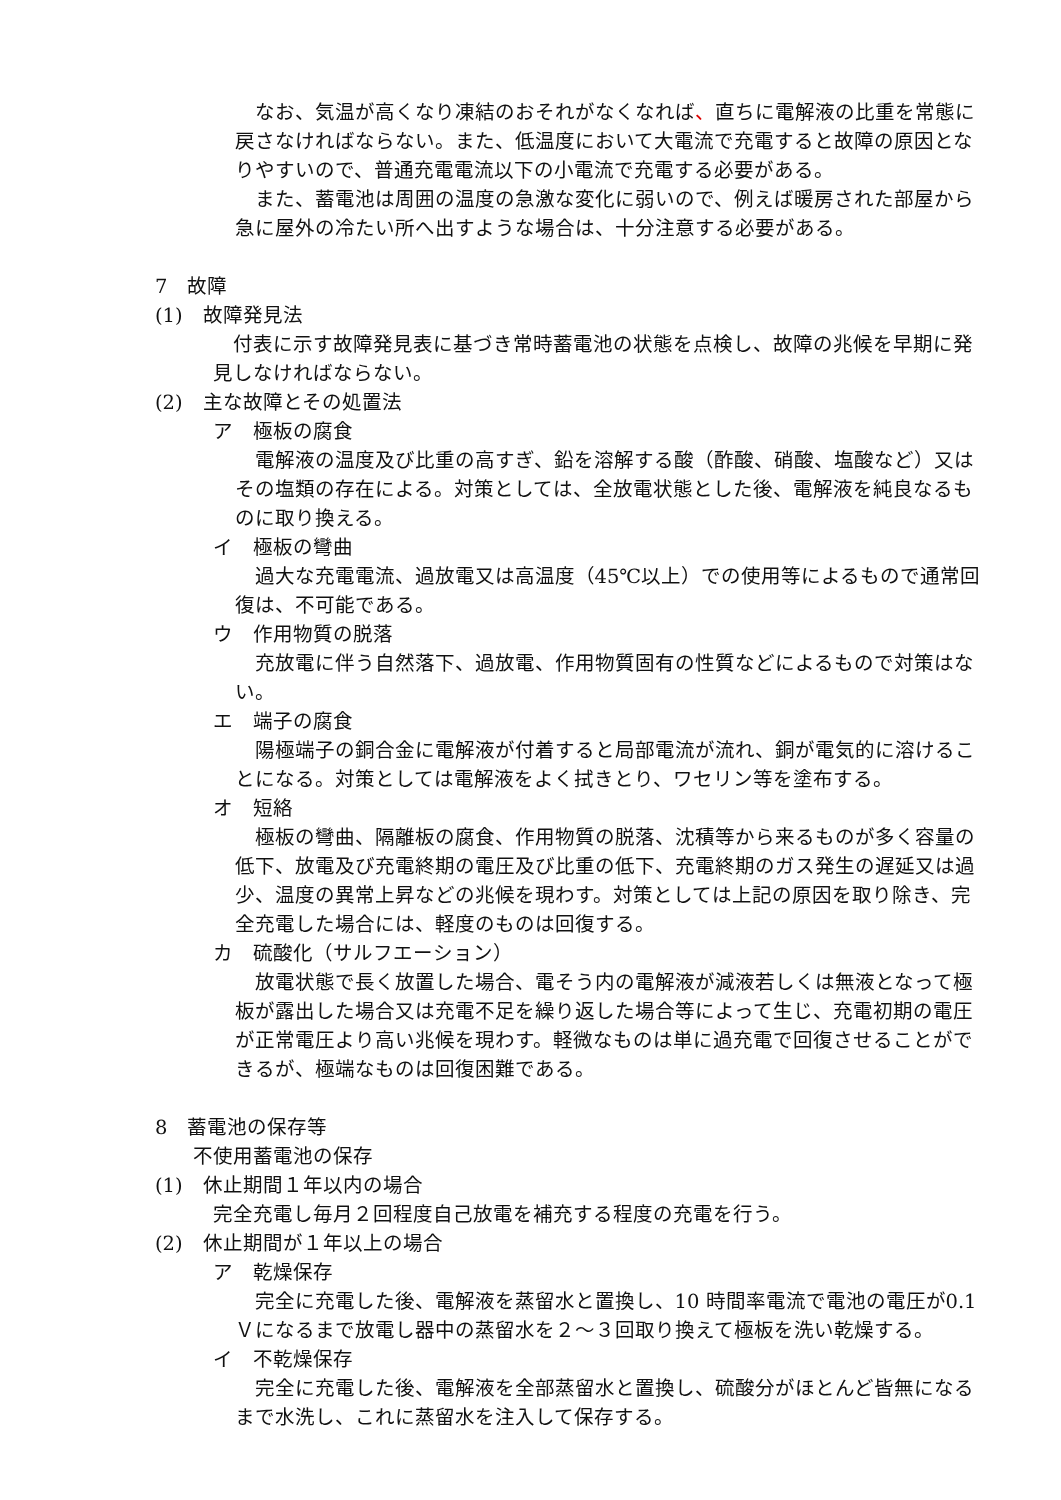なお、気温が高くなり凍結のおそれがなくなれば、直ちに電解液の比重を常態に戻さなければならない。また、低温度において大電流で充電すると故障の原因となりやすいので、普通充電電流以下の小電流で充電する必要がある。
また、蓄電池は周囲の温度の急激な変化に弱いので、例えば暖房された部屋から急に屋外の冷たい所へ出すような場合は、十分注意する必要がある。
7　故障
(1)　故障発見法
付表に示す故障発見表に基づき常時蓄電池の状態を点検し、故障の兆候を早期に発見しなければならない。
(2)　主な故障とその処置法
ア　極板の腐食
電解液の温度及び比重の高すぎ、鉛を溶解する酸（酢酸、硝酸、塩酸など）又はその塩類の存在による。対策としては、全放電状態とした後、電解液を純良なるものに取り換える。
イ　極板の彎曲
過大な充電電流、過放電又は高温度（45℃以上）での使用等によるもので通常回復は、不可能である。
ウ　作用物質の脱落
充放電に伴う自然落下、過放電、作用物質固有の性質などによるもので対策はない。
エ　端子の腐食
陽極端子の銅合金に電解液が付着すると局部電流が流れ、銅が電気的に溶けることになる。対策としては電解液をよく拭きとり、ワセリン等を塗布する。
オ　短絡
極板の彎曲、隔離板の腐食、作用物質の脱落、沈積等から来るものが多く容量の低下、放電及び充電終期の電圧及び比重の低下、充電終期のガス発生の遅延又は過少、温度の異常上昇などの兆候を現わす。対策としては上記の原因を取り除き、完全充電した場合には、軽度のものは回復する。
カ　硫酸化（サルフエーション）
放電状態で長く放置した場合、電そう内の電解液が減液若しくは無液となって極板が露出した場合又は充電不足を繰り返した場合等によって生じ、充電初期の電圧が正常電圧より高い兆候を現わす。軽微なものは単に過充電で回復させることができるが、極端なものは回復困難である。
8　蓄電池の保存等
不使用蓄電池の保存
(1)　休止期間１年以内の場合
完全充電し毎月２回程度自己放電を補充する程度の充電を行う。
(2)　休止期間が１年以上の場合
ア　乾燥保存
完全に充電した後、電解液を蒸留水と置換し、10 時間率電流で電池の電圧が0.1Ｖになるまで放電し器中の蒸留水を２～３回取り換えて極板を洗い乾燥する。
イ　不乾燥保存
完全に充電した後、電解液を全部蒸留水と置換し、硫酸分がほとんど皆無になるまで水洗し、これに蒸留水を注入して保存する。